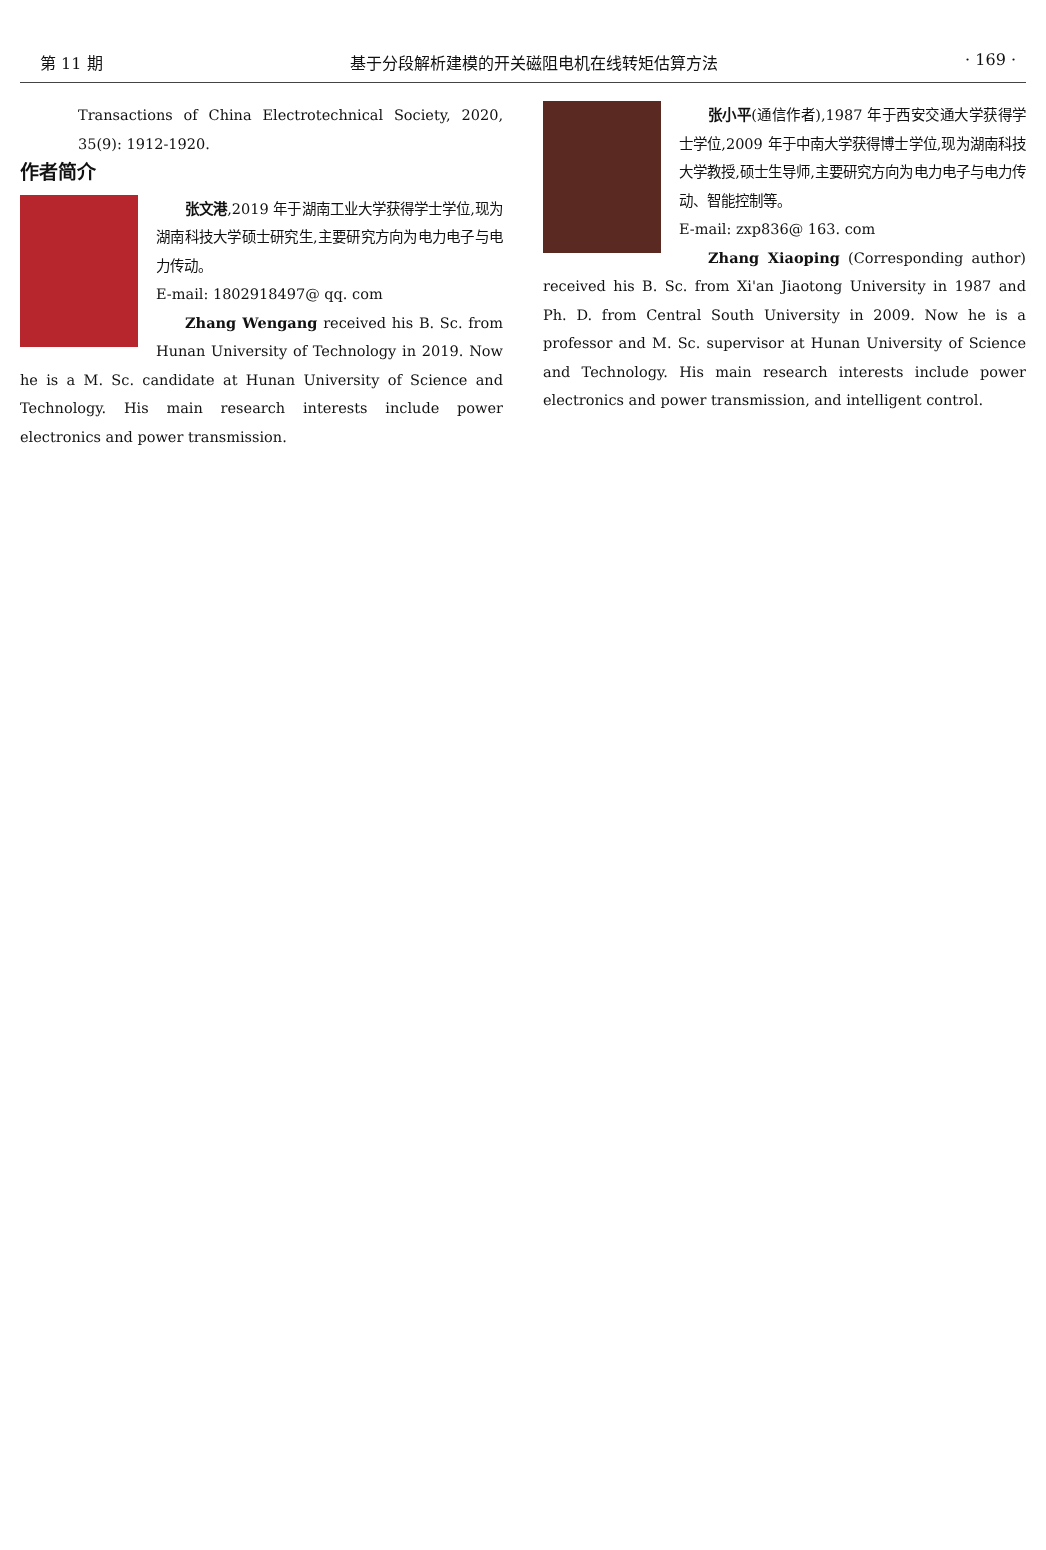第 11 期 基于分段解析建模的开关磁阻电机在线转矩估算方法 · 169 ·
Transactions of China Electrotechnical Society, 2020, 35(9): 1912-1920.
作者简介
张文港,2019 年于湖南工业大学获得学士学位,现为湖南科技大学硕士研究生,主要研究方向为电力电子与电力传动。
E-mail: 1802918497@ qq. com
Zhang Wengang received his B. Sc. from Hunan University of Technology in 2019. Now he is a M. Sc. candidate at Hunan University of Science and Technology. His main research interests include power electronics and power transmission.
张小平(通信作者),1987 年于西安交通大学获得学士学位,2009 年于中南大学获得博士学位,现为湖南科技大学教授,硕士生导师,主要研究方向为电力电子与电力传动、智能控制等。
E-mail: zxp836@ 163. com
Zhang Xiaoping (Corresponding author) received his B. Sc. from Xi'an Jiaotong University in 1987 and Ph. D. from Central South University in 2009. Now he is a professor and M. Sc. supervisor at Hunan University of Science and Technology. His main research interests include power electronics and power transmission, and intelligent control.